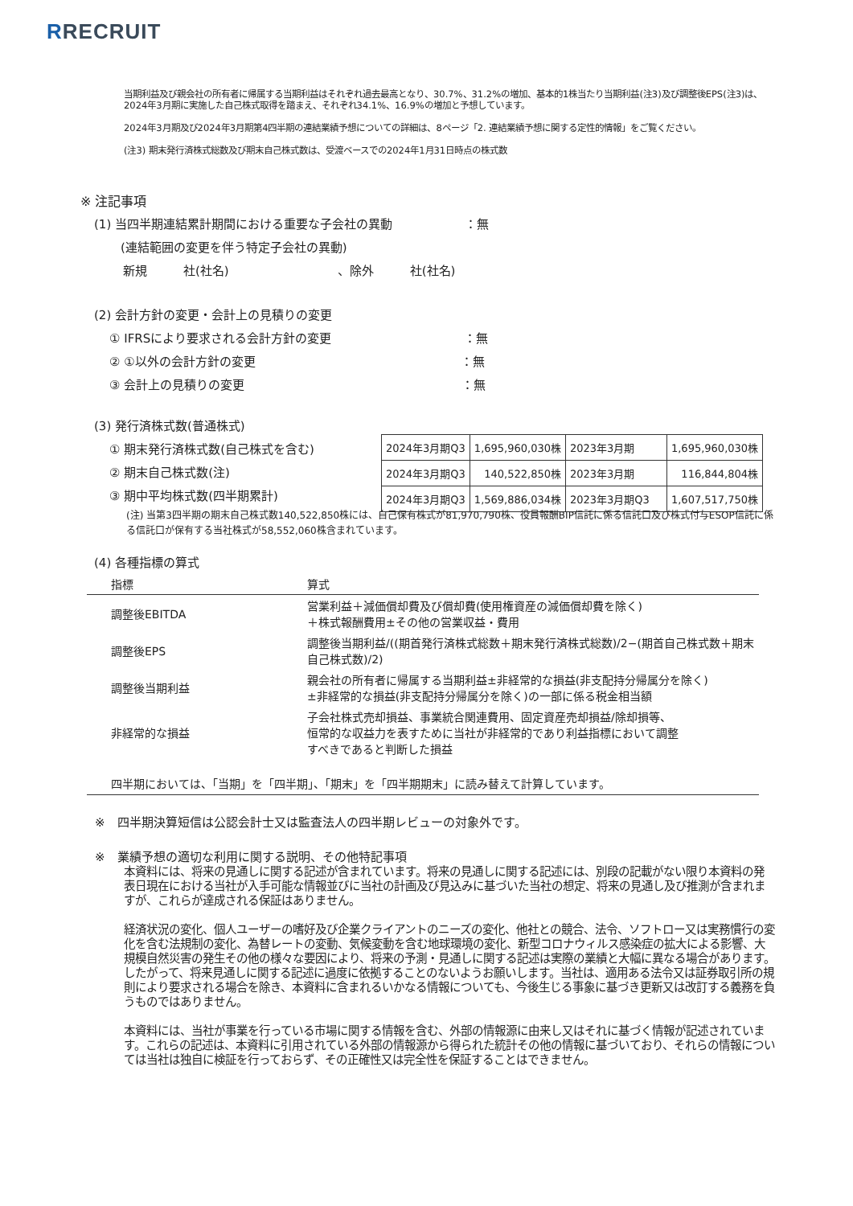RRECRUIT
当期利益及び親会社の所有者に帰属する当期利益はそれぞれ過去最高となり、30.7%、31.2%の増加、基本的1株当たり当期利益(注3)及び調整後EPS(注3)は、2024年3月期に実施した自己株式取得を踏まえ、それぞれ34.1%、16.9%の増加と予想しています。
2024年3月期及び2024年3月期第4四半期の連結業績予想についての詳細は、8ページ「2. 連結業績予想に関する定性的情報」をご覧ください。
(注3) 期末発行済株式総数及び期末自己株式数は、受渡ベースでの2024年1月31日時点の株式数
※ 注記事項
(1) 当四半期連結累計期間における重要な子会社の異動　　　　　　：無
(連結範囲の変更を伴う特定子会社の異動)
新規　　　社(社名)　　　　　　　　　、除外　　　社(社名)
(2) 会計方針の変更・会計上の見積りの変更
① IFRSにより要求される会計方針の変更　　　　　　　　　　　：無
② ①以外の会計方針の変更　　　　　　　　　　　　　　　　　：無
③ 会計上の見積りの変更　　　　　　　　　　　　　　　　　　：無
(3) 発行済株式数(普通株式)
① 期末発行済株式数(自己株式を含む)
② 期末自己株式数(注)
③ 期中平均株式数(四半期累計)
| 2024年3月期Q3 | 1,695,960,030株 | 2023年3月期 | 1,695,960,030株 |
| 2024年3月期Q3 | 140,522,850株 | 2023年3月期 | 116,844,804株 |
| 2024年3月期Q3 | 1,569,886,034株 | 2023年3月期Q3 | 1,607,517,750株 |
(注) 当第3四半期の期末自己株式数140,522,850株には、自己保有株式が81,970,790株、役員報酬BIP信託に係る信託口及び株式付与ESOP信託に係る信託口が保有する当社株式が58,552,060株含まれています。
(4) 各種指標の算式
| 指標 | 算式 |
| 調整後EBITDA | 営業利益＋減価償却費及び償却費(使用権資産の減価償却費を除く) ＋株式報酬費用±その他の営業収益・費用 |
| 調整後EPS | 調整後当期利益/((期首発行済株式総数＋期末発行済株式総数)/2−(期首自己株式数＋期末自己株式数)/2) |
| 調整後当期利益 | 親会社の所有者に帰属する当期利益±非経常的な損益(非支配持分帰属分を除く) ±非経常的な損益(非支配持分帰属分を除く)の一部に係る税金相当額 |
| 非経常的な損益 | 子会社株式売却損益、事業統合関連費用、固定資産売却損益/除却損等、 恒常的な収益力を表すために当社が非経常的であり利益指標において調整 すべきであると判断した損益 |
| 四半期においては、「当期」を「四半期」、「期末」を「四半期期末」に読み替えて計算しています。 | |
※　四半期決算短信は公認会計士又は監査法人の四半期レビューの対象外です。
※　業績予想の適切な利用に関する説明、その他特記事項
本資料には、将来の見通しに関する記述が含まれています。将来の見通しに関する記述には、別段の記載がない限り本資料の発表日現在における当社が入手可能な情報並びに当社の計画及び見込みに基づいた当社の想定、将来の見通し及び推測が含まれますが、これらが達成される保証はありません。
経済状況の変化、個人ユーザーの嗜好及び企業クライアントのニーズの変化、他社との競合、法令、ソフトロー又は実務慣行の変化を含む法規制の変化、為替レートの変動、気候変動を含む地球環境の変化、新型コロナウィルス感染症の拡大による影響、大規模自然災害の発生その他の様々な要因により、将来の予測・見通しに関する記述は実際の業績と大幅に異なる場合があります。したがって、将来見通しに関する記述に過度に依拠することのないようお願いします。当社は、適用ある法令又は証券取引所の規則により要求される場合を除き、本資料に含まれるいかなる情報についても、今後生じる事象に基づき更新又は改訂する義務を負うものではありません。
本資料には、当社が事業を行っている市場に関する情報を含む、外部の情報源に由来し又はそれに基づく情報が記述されています。これらの記述は、本資料に引用されている外部の情報源から得られた統計その他の情報に基づいており、それらの情報については当社は独自に検証を行っておらず、その正確性又は完全性を保証することはできません。